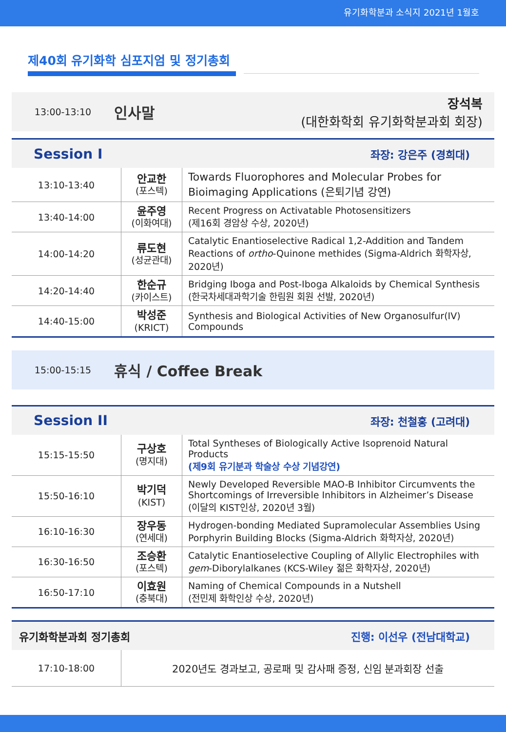유기화학분과 소식지 2021년 1월호
제40회 유기화학 심포지엄 및 정기총회
13:00-13:10
인사말
장석복
(대한화학회 유기화학분과회 회장)
Session I 좌장: 강은주 (경희대)
| 13:10-13:40 | 안교한 (포스텍) | Towards Fluorophores and Molecular Probes for Bioimaging Applications (은퇴기념 강연) |
| 13:40-14:00 | 윤주영 (이화여대) | Recent Progress on Activatable Photosensitizers (제16회 경암상 수상, 2020년) |
| 14:00-14:20 | 류도현 (성균관대) | Catalytic Enantioselective Radical 1,2-Addition and Tandem Reactions of ortho -Quinone methides (Sigma-Aldrich 화학자상, 2020년) |
| 14:20-14:40 | 한순규 (카이스트) | Bridging Iboga and Post-Iboga Alkaloids by Chemical Synthesis (한국차세대과학기술 한림원 회원 선발, 2020년) |
| 14:40-15:00 | 박성준 (KRICT) | Synthesis and Biological Activities of New Organosulfur(IV) Compounds |
15:00-15:15
휴식 / Coffee Break
Session II 좌장: 천철홍 (고려대)
| 15:15-15:50 | 구상호 (명지대) | Total Syntheses of Biologically Active Isoprenoid Natural Products (제9회 유기분과 학술상 수상 기념강연) |
| 15:50-16:10 | 박기덕 (KIST) | Newly Developed Reversible MAO-B Inhibitor Circumvents the Shortcomings of Irreversible Inhibitors in Alzheimer’s Disease (이달의 KIST인상, 2020년 3월) |
| 16:10-16:30 | 장우동 (연세대) | Hydrogen-bonding Mediated Supramolecular Assemblies Using Porphyrin Building Blocks (Sigma-Aldrich 화학자상, 2020년) |
| 16:30-16:50 | 조승환 (포스텍) | Catalytic Enantioselective Coupling of Allylic Electrophiles with gem -Diborylalkanes (KCS-Wiley 젊은 화학자상, 2020년) |
| 16:50-17:10 | 이효원 (충북대) | Naming of Chemical Compounds in a Nutshell (전민제 화학인상 수상, 2020년) |
유기화학분과회 정기총회 진행: 이선우 (전남대학교)
| 17:10-18:00 | 2020년도 경과보고, 공로패 및 감사패 증정, 신임 분과회장 선출 |